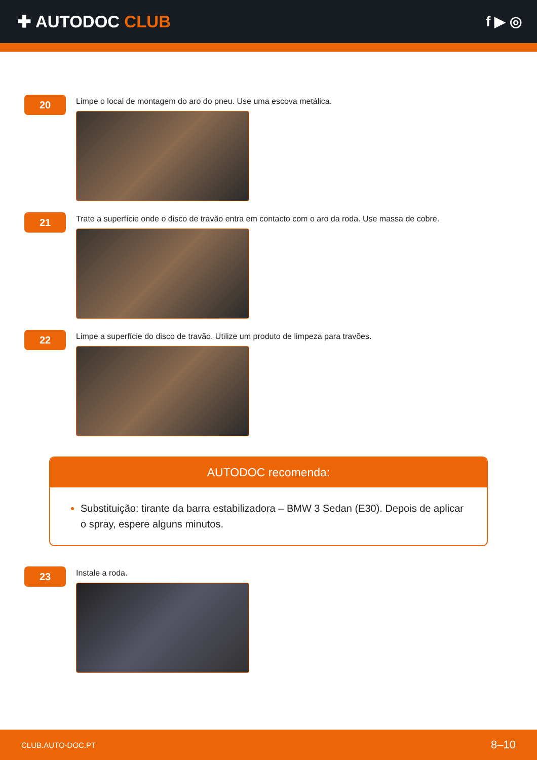✚ AUTODOC CLUB
f ▶ ◎
20
Limpe o local de montagem do aro do pneu. Use uma escova metálica.
21
Trate a superfície onde o disco de travão entra em contacto com o aro da roda. Use massa de cobre.
22
Limpe a superfície do disco de travão. Utilize um produto de limpeza para travões.
AUTODOC recomenda:
Substituição: tirante da barra estabilizadora – BMW 3 Sedan (E30). Depois de aplicar o spray, espere alguns minutos.
23
Instale a roda.
CLUB.AUTO-DOC.PT 8–10